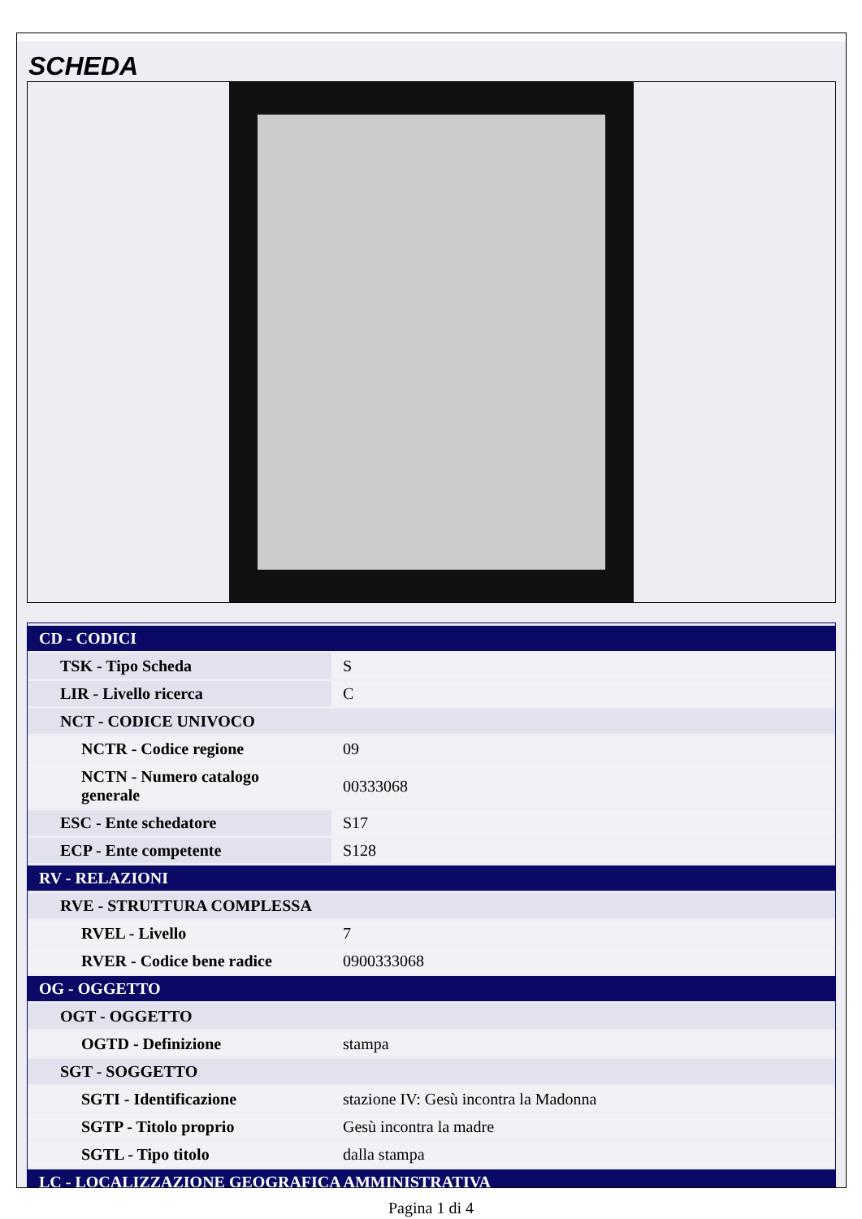SCHEDA
| CD - CODICI | |
| TSK - Tipo Scheda | S |
| LIR - Livello ricerca | C |
| NCT - CODICE UNIVOCO | |
| NCTR - Codice regione | 09 |
| NCTN - Numero catalogo generale | 00333068 |
| ESC - Ente schedatore | S17 |
| ECP - Ente competente | S128 |
| RV - RELAZIONI | |
| RVE - STRUTTURA COMPLESSA | |
| RVEL - Livello | 7 |
| RVER - Codice bene radice | 0900333068 |
| OG - OGGETTO | |
| OGT - OGGETTO | |
| OGTD - Definizione | stampa |
| SGT - SOGGETTO | |
| SGTI - Identificazione | stazione IV: Gesù incontra la Madonna |
| SGTP - Titolo proprio | Gesù incontra la madre |
| SGTL - Tipo titolo | dalla stampa |
| LC - LOCALIZZAZIONE GEOGRAFICA AMMINISTRATIVA | |
Pagina 1 di 4